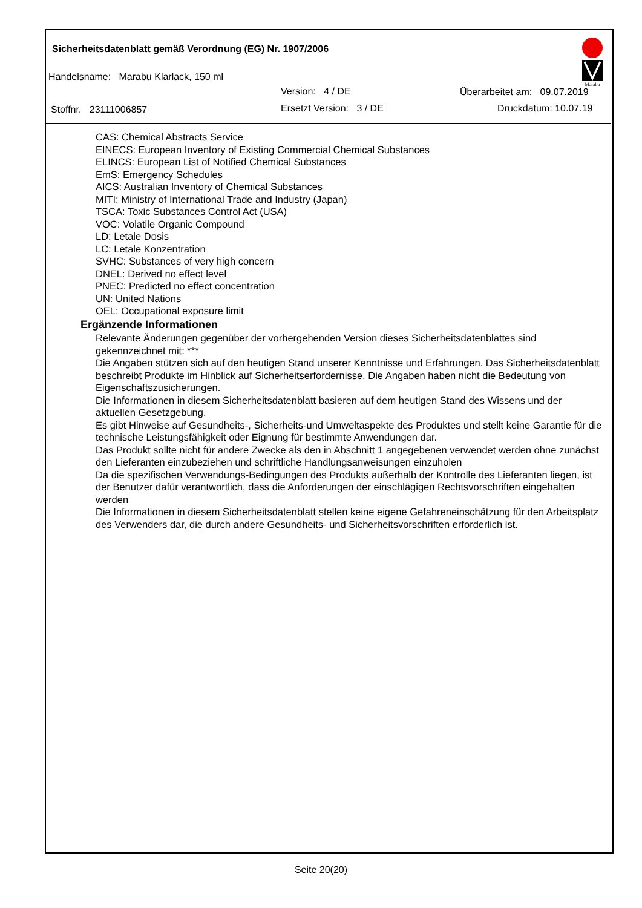Sicherheitsdatenblatt gemäß Verordnung (EG) Nr. 1907/2006
Marabu
Handelsname: Marabu Klarlack, 150 ml
Version: 4 / DE Überarbeitet am: 09.07.2019
Stoffnr. 23111006857 Ersetzt Version: 3 / DE Druckdatum: 10.07.19
CAS: Chemical Abstracts Service
EINECS: European Inventory of Existing Commercial Chemical Substances
ELINCS: European List of Notified Chemical Substances
EmS: Emergency Schedules
AICS: Australian Inventory of Chemical Substances
MITI: Ministry of International Trade and Industry (Japan)
TSCA: Toxic Substances Control Act (USA)
VOC: Volatile Organic Compound
LD: Letale Dosis
LC: Letale Konzentration
SVHC: Substances of very high concern
DNEL: Derived no effect level
PNEC: Predicted no effect concentration
UN: United Nations
OEL: Occupational exposure limit
Ergänzende Informationen
Relevante Änderungen gegenüber der vorhergehenden Version dieses Sicherheitsdatenblattes sind gekennzeichnet mit: ***
Die Angaben stützen sich auf den heutigen Stand unserer Kenntnisse und Erfahrungen. Das Sicherheitsdatenblatt beschreibt Produkte im Hinblick auf Sicherheitserfordernisse. Die Angaben haben nicht die Bedeutung von Eigenschaftszusicherungen.
Die Informationen in diesem Sicherheitsdatenblatt basieren auf dem heutigen Stand des Wissens und der aktuellen Gesetzgebung.
Es gibt Hinweise auf Gesundheits-, Sicherheits-und Umweltaspekte des Produktes und stellt keine Garantie für die technische Leistungsfähigkeit oder Eignung für bestimmte Anwendungen dar.
Das Produkt sollte nicht für andere Zwecke als den in Abschnitt 1 angegebenen verwendet werden ohne zunächst den Lieferanten einzubeziehen und schriftliche Handlungsanweisungen einzuholen
Da die spezifischen Verwendungs-Bedingungen des Produkts außerhalb der Kontrolle des Lieferanten liegen, ist der Benutzer dafür verantwortlich, dass die Anforderungen der einschlägigen Rechtsvorschriften eingehalten werden
Die Informationen in diesem Sicherheitsdatenblatt stellen keine eigene Gefahreneinschätzung für den Arbeitsplatz des Verwenders dar, die durch andere Gesundheits- und Sicherheitsvorschriften erforderlich ist.
Seite 20(20)